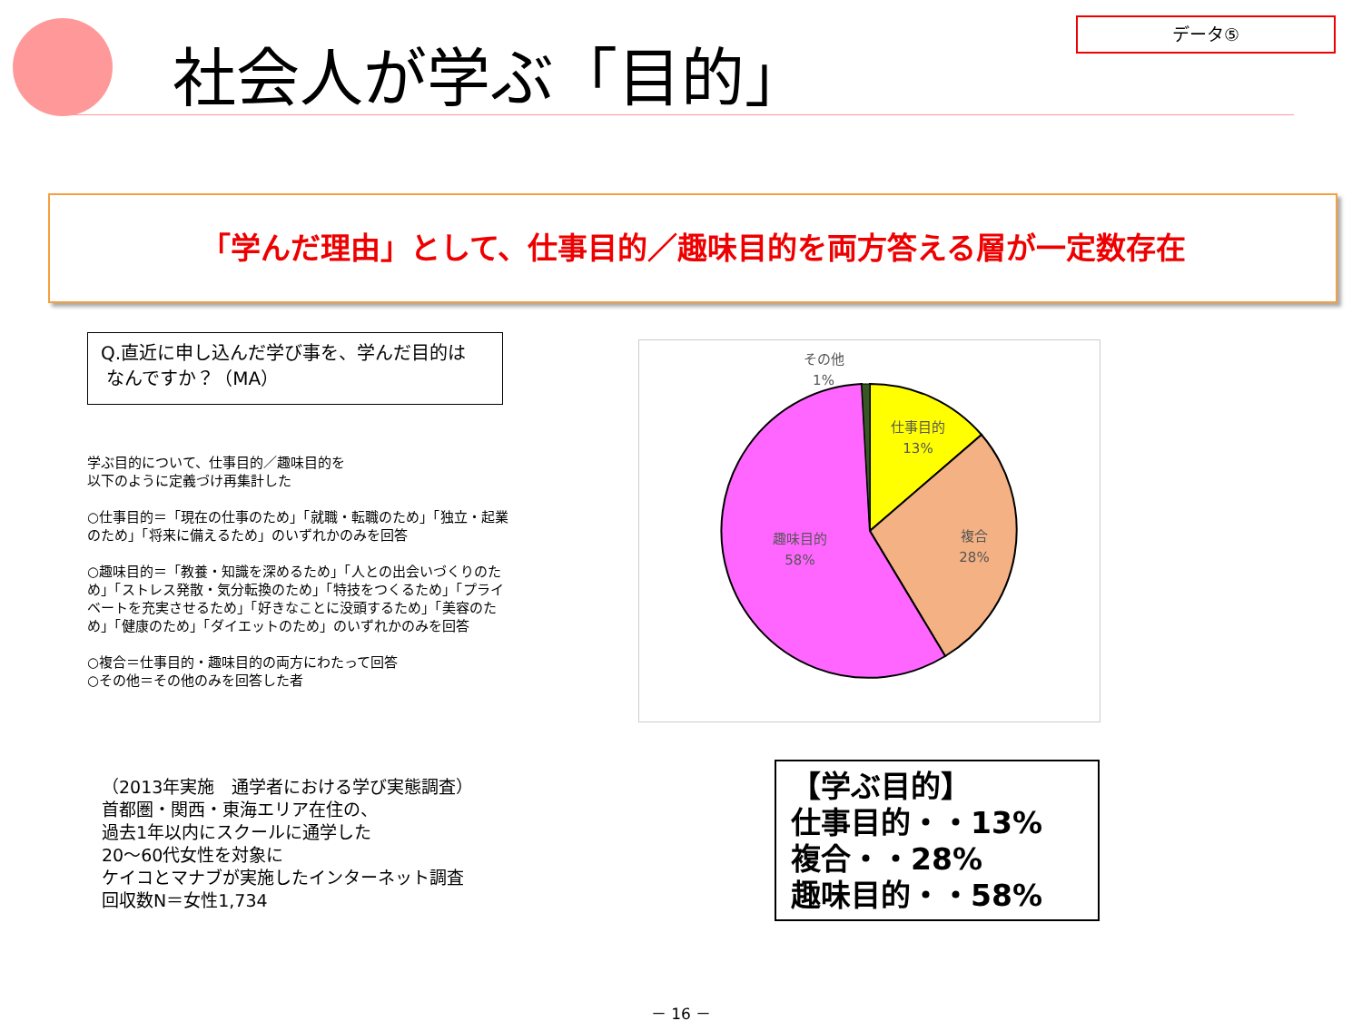社会人が学ぶ「目的」
データ⑤
「学んだ理由」として、仕事目的／趣味目的を両方答える層が一定数存在
Q.直近に申し込んだ学び事を、学んだ目的は
なんですか？（MA）
学ぶ目的について、仕事目的／趣味目的を
以下のように定義づけ再集計した
○仕事目的＝「現在の仕事のため」「就職・転職のため」「独立・起業のため」「将来に備えるため」のいずれかのみを回答
○趣味目的＝「教養・知識を深めるため」「人との出会いづくりのため」「ストレス発散・気分転換のため」「特技をつくるため」「プライベートを充実させるため」「好きなことに没頭するため」「美容のため」「健康のため」「ダイエットのため」のいずれかのみを回答
○複合＝仕事目的・趣味目的の両方にわたって回答
○その他＝その他のみを回答した者
その他
1%
仕事目的
13%
複合
28%
趣味目的
58%
（2013年実施　通学者における学び実態調査）
首都圏・関西・東海エリア在住の、
過去1年以内にスクールに通学した
20～60代女性を対象に
ケイコとマナブが実施したインターネット調査
回収数N＝女性1,734
【学ぶ目的】
仕事目的・・13%
複合・・28%
趣味目的・・58%
－ 16 －